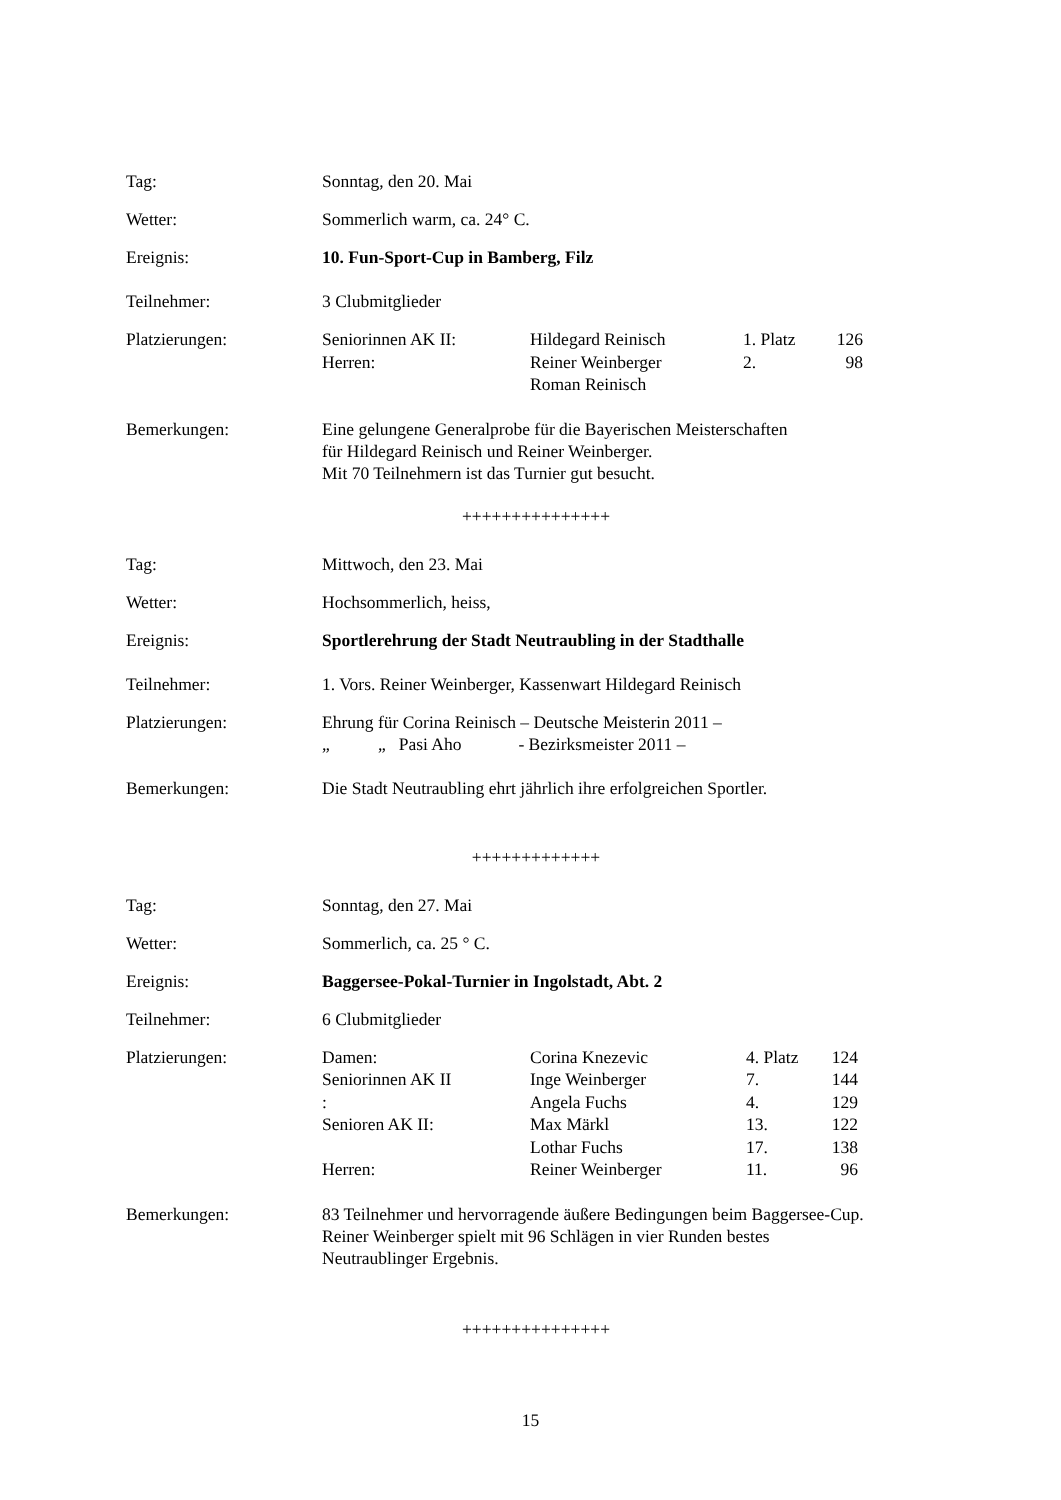Tag: Sonntag, den 20. Mai
Wetter: Sommerlich warm, ca. 24° C.
Ereignis: 10. Fun-Sport-Cup in Bamberg, Filz
Teilnehmer: 3 Clubmitglieder
Platzierungen:
| Seniorinnen AK II: | Hildegard Reinisch | 1. Platz | 126 |
| Herren: | Reiner Weinberger | 2. | 98 |
| | Roman Reinisch | | |
Bemerkungen: Eine gelungene Generalprobe für die Bayerischen Meisterschaften
für Hildegard Reinisch und Reiner Weinberger.
Mit 70 Teilnehmern ist das Turnier gut besucht.
+++++++++++++++
Tag: Mittwoch, den 23. Mai
Wetter: Hochsommerlich, heiss,
Ereignis: Sportlerehrung der Stadt Neutraubling in der Stadthalle
Teilnehmer: 1. Vors. Reiner Weinberger, Kassenwart Hildegard Reinisch
Platzierungen: Ehrung für Corina Reinisch – Deutsche Meisterin 2011 –
„ „ Pasi Aho - Bezirksmeister 2011 –
Bemerkungen: Die Stadt Neutraubling ehrt jährlich ihre erfolgreichen Sportler.
+++++++++++++
Tag: Sonntag, den 27. Mai
Wetter: Sommerlich, ca. 25 ° C.
Ereignis: Baggersee-Pokal-Turnier in Ingolstadt, Abt. 2
Teilnehmer: 6 Clubmitglieder
Platzierungen:
| Damen: | Corina Knezevic | 4. Platz | 124 |
| Seniorinnen AK II | Inge Weinberger | 7. | 144 |
| : | Angela Fuchs | 4. | 129 |
| Senioren AK II: | Max Märkl | 13. | 122 |
| | Lothar Fuchs | 17. | 138 |
| Herren: | Reiner Weinberger | 11. | 96 |
Bemerkungen: 83 Teilnehmer und hervorragende äußere Bedingungen beim Baggersee-Cup.
Reiner Weinberger spielt mit 96 Schlägen in vier Runden bestes
Neutraublinger Ergebnis.
+++++++++++++++
15